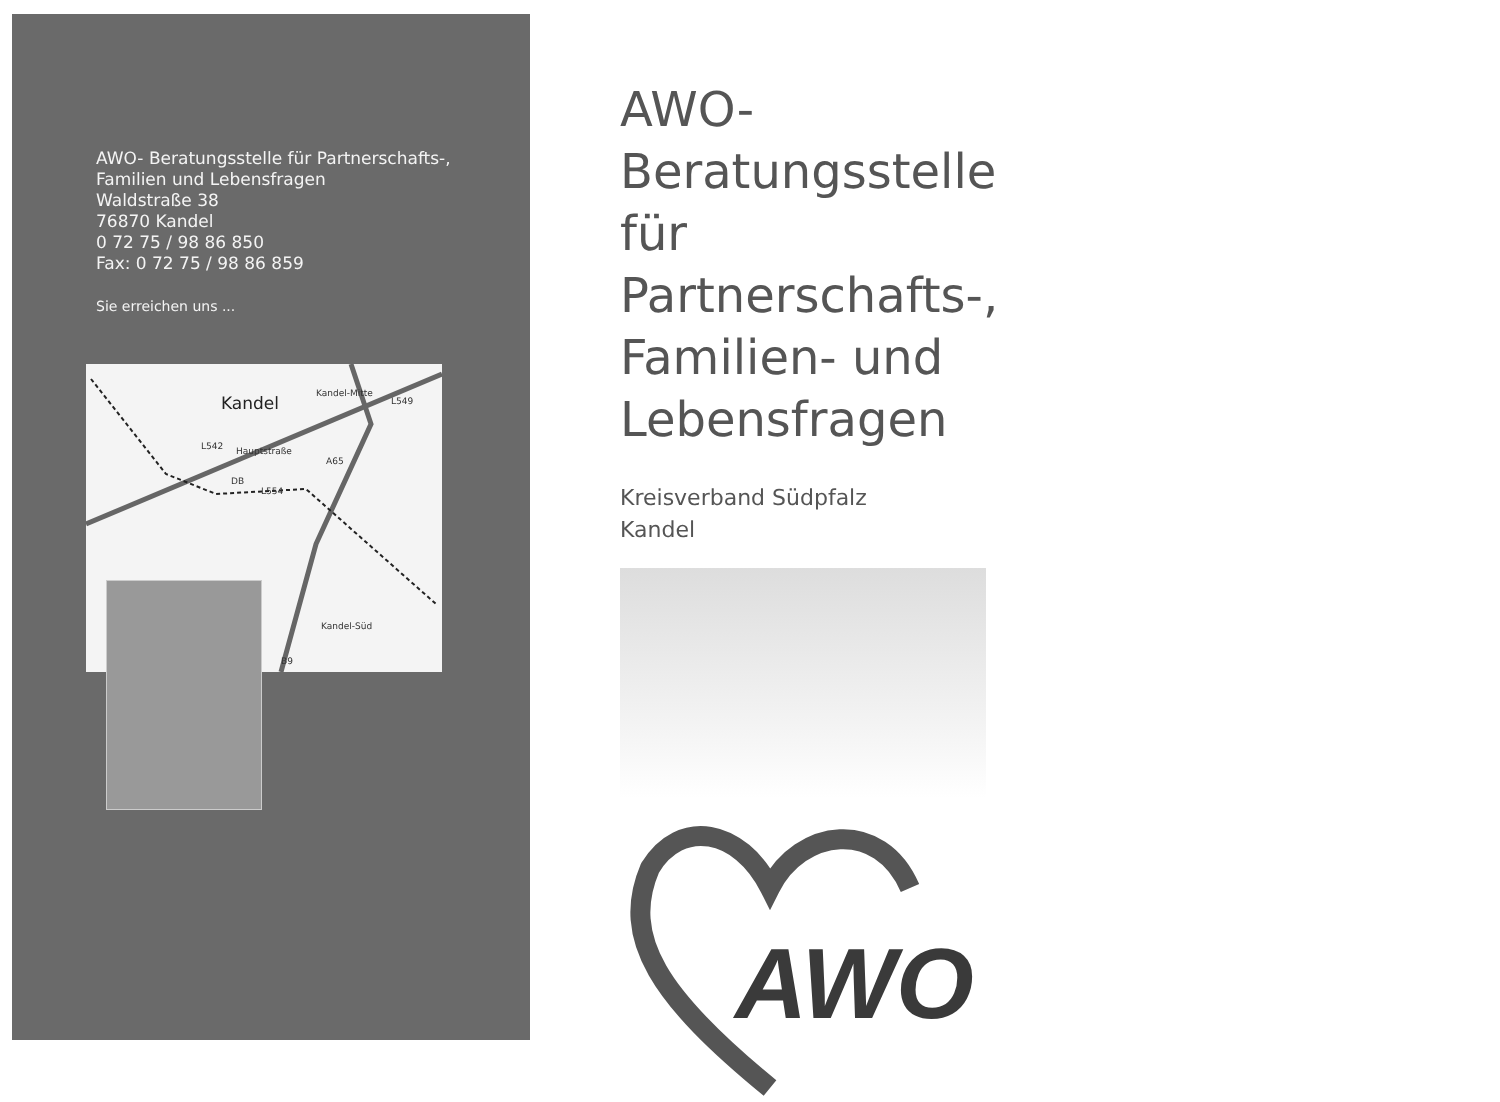AWO- Beratungsstelle für Partnerschafts-,
Familien und Lebensfragen
Waldstraße 38
76870 Kandel
0 72 75 / 98 86 850
Fax: 0 72 75 / 98 86 859
Sie erreichen uns ...
Kandel
Kandel-Mitte
L549
L542
Hauptstraße
A65
DB
L554
Kandel-Süd
B9
AWO-Beratungsstelle für Partnerschafts-, Familien- und Lebensfragen
Kreisverband Südpfalz
Kandel
AWO